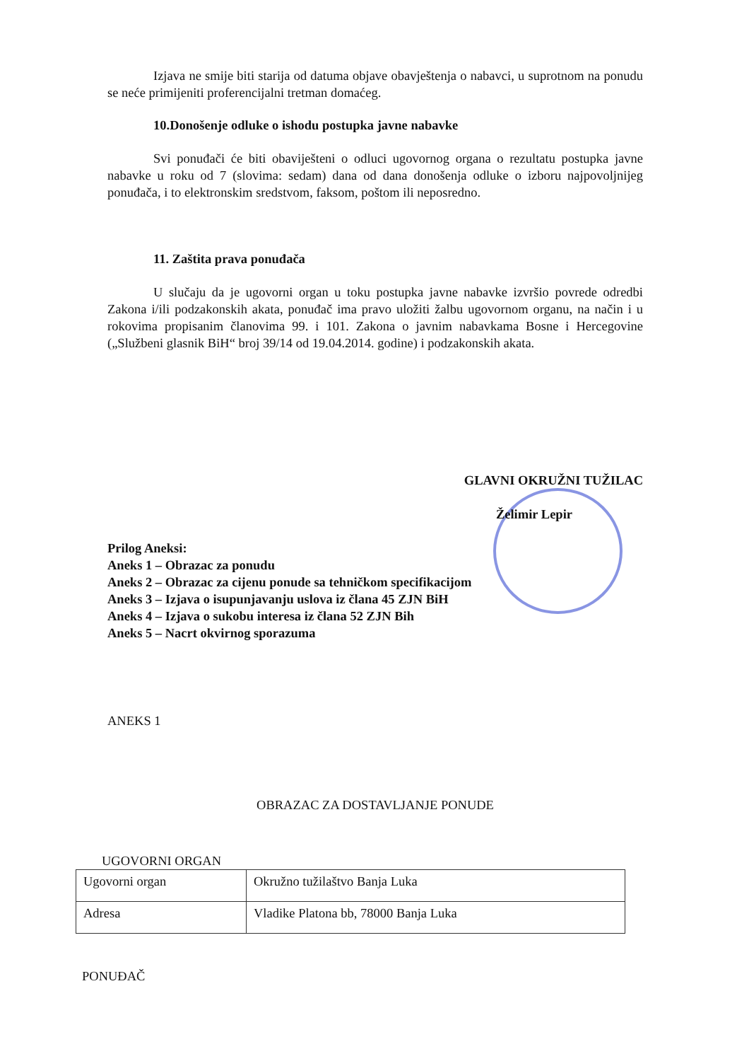Izjava ne smije biti starija od datuma objave obavještenja o nabavci, u suprotnom na ponudu se neće primijeniti proferencijalni tretman domaćeg.
10.Donošenje odluke o ishodu postupka javne nabavke
Svi ponuđači će biti obaviješteni o odluci ugovornog organa o rezultatu postupka javne nabavke u roku od 7 (slovima: sedam) dana od dana donošenja odluke o izboru najpovoljnijeg ponuđača, i to elektronskim sredstvom, faksom, poštom ili neposredno.
11. Zaštita prava ponuđača
U slučaju da je ugovorni organ u toku postupka javne nabavke izvršio povrede odredbi Zakona i/ili podzakonskih akata, ponuđač ima pravo uložiti žalbu ugovornom organu, na način i u rokovima propisanim članovima 99. i 101. Zakona o javnim nabavkama Bosne i Hercegovine („Službeni glasnik BiH“ broj 39/14 od 19.04.2014. godine) i podzakonskih akata.
GLAVNI OKRUŽNI TUŽILAC
Želimir Lepir
Prilog Aneksi:
Aneks 1 – Obrazac za ponudu
Aneks 2 – Obrazac za cijenu ponude sa tehničkom specifikacijom
Aneks 3 – Izjava o isupunjavanju uslova iz člana 45 ZJN BiH
Aneks 4 – Izjava o sukobu interesa iz člana 52 ZJN Bih
Aneks 5 – Nacrt okvirnog sporazuma
ANEKS 1
OBRAZAC ZA DOSTAVLJANJE PONUDE
UGOVORNI ORGAN
| Ugovorni organ | Okružno tužilaštvo Banja Luka |
| Adresa | Vladike Platona bb, 78000 Banja Luka |
PONUĐAČ